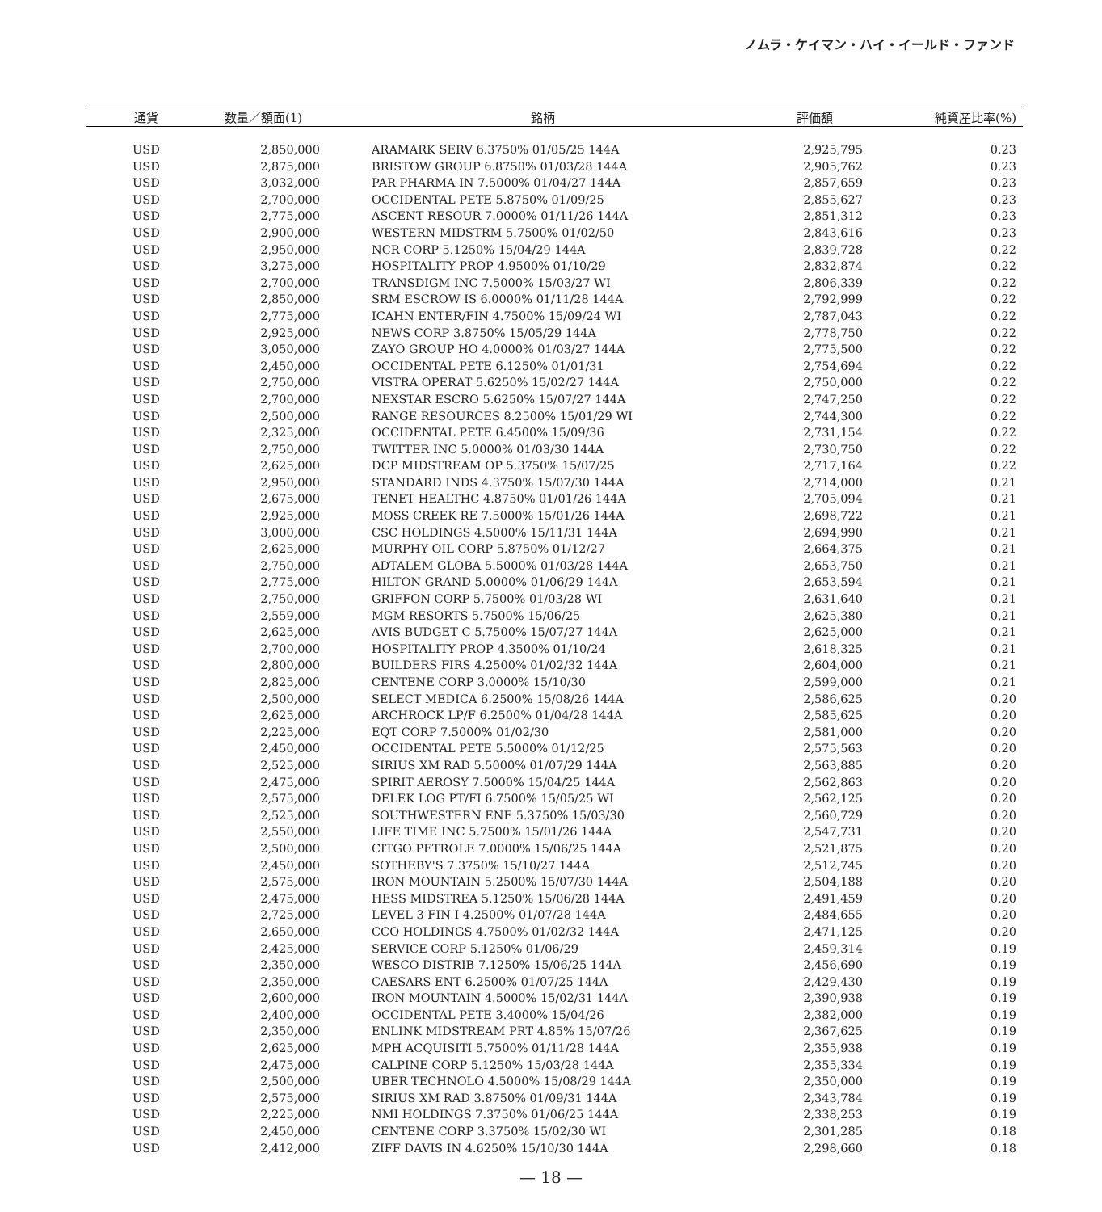ノムラ・ケイマン・ハイ・イールド・ファンド
| 通貨 | 数量／額面(1) | 銘柄 | 評価額 | 純資産比率(%) |
| --- | --- | --- | --- | --- |
| USD | 2,850,000 | ARAMARK SERV 6.3750% 01/05/25 144A | 2,925,795 | 0.23 |
| USD | 2,875,000 | BRISTOW GROUP 6.8750% 01/03/28 144A | 2,905,762 | 0.23 |
| USD | 3,032,000 | PAR PHARMA IN 7.5000% 01/04/27 144A | 2,857,659 | 0.23 |
| USD | 2,700,000 | OCCIDENTAL PETE 5.8750% 01/09/25 | 2,855,627 | 0.23 |
| USD | 2,775,000 | ASCENT RESOUR 7.0000% 01/11/26 144A | 2,851,312 | 0.23 |
| USD | 2,900,000 | WESTERN MIDSTRM 5.7500% 01/02/50 | 2,843,616 | 0.23 |
| USD | 2,950,000 | NCR CORP 5.1250% 15/04/29 144A | 2,839,728 | 0.22 |
| USD | 3,275,000 | HOSPITALITY PROP 4.9500% 01/10/29 | 2,832,874 | 0.22 |
| USD | 2,700,000 | TRANSDIGM INC 7.5000% 15/03/27 WI | 2,806,339 | 0.22 |
| USD | 2,850,000 | SRM ESCROW IS 6.0000% 01/11/28 144A | 2,792,999 | 0.22 |
| USD | 2,775,000 | ICAHN ENTER/FIN 4.7500% 15/09/24 WI | 2,787,043 | 0.22 |
| USD | 2,925,000 | NEWS CORP 3.8750% 15/05/29 144A | 2,778,750 | 0.22 |
| USD | 3,050,000 | ZAYO GROUP HO 4.0000% 01/03/27 144A | 2,775,500 | 0.22 |
| USD | 2,450,000 | OCCIDENTAL PETE 6.1250% 01/01/31 | 2,754,694 | 0.22 |
| USD | 2,750,000 | VISTRA OPERAT 5.6250% 15/02/27 144A | 2,750,000 | 0.22 |
| USD | 2,700,000 | NEXSTAR ESCRO 5.6250% 15/07/27 144A | 2,747,250 | 0.22 |
| USD | 2,500,000 | RANGE RESOURCES 8.2500% 15/01/29 WI | 2,744,300 | 0.22 |
| USD | 2,325,000 | OCCIDENTAL PETE 6.4500% 15/09/36 | 2,731,154 | 0.22 |
| USD | 2,750,000 | TWITTER INC 5.0000% 01/03/30 144A | 2,730,750 | 0.22 |
| USD | 2,625,000 | DCP MIDSTREAM OP 5.3750% 15/07/25 | 2,717,164 | 0.22 |
| USD | 2,950,000 | STANDARD INDS 4.3750% 15/07/30 144A | 2,714,000 | 0.21 |
| USD | 2,675,000 | TENET HEALTHC 4.8750% 01/01/26 144A | 2,705,094 | 0.21 |
| USD | 2,925,000 | MOSS CREEK RE 7.5000% 15/01/26 144A | 2,698,722 | 0.21 |
| USD | 3,000,000 | CSC HOLDINGS 4.5000% 15/11/31 144A | 2,694,990 | 0.21 |
| USD | 2,625,000 | MURPHY OIL CORP 5.8750% 01/12/27 | 2,664,375 | 0.21 |
| USD | 2,750,000 | ADTALEM GLOBA 5.5000% 01/03/28 144A | 2,653,750 | 0.21 |
| USD | 2,775,000 | HILTON GRAND 5.0000% 01/06/29 144A | 2,653,594 | 0.21 |
| USD | 2,750,000 | GRIFFON CORP 5.7500% 01/03/28 WI | 2,631,640 | 0.21 |
| USD | 2,559,000 | MGM RESORTS 5.7500% 15/06/25 | 2,625,380 | 0.21 |
| USD | 2,625,000 | AVIS BUDGET C 5.7500% 15/07/27 144A | 2,625,000 | 0.21 |
| USD | 2,700,000 | HOSPITALITY PROP 4.3500% 01/10/24 | 2,618,325 | 0.21 |
| USD | 2,800,000 | BUILDERS FIRS 4.2500% 01/02/32 144A | 2,604,000 | 0.21 |
| USD | 2,825,000 | CENTENE CORP 3.0000% 15/10/30 | 2,599,000 | 0.21 |
| USD | 2,500,000 | SELECT MEDICA 6.2500% 15/08/26 144A | 2,586,625 | 0.20 |
| USD | 2,625,000 | ARCHROCK LP/F 6.2500% 01/04/28 144A | 2,585,625 | 0.20 |
| USD | 2,225,000 | EQT CORP 7.5000% 01/02/30 | 2,581,000 | 0.20 |
| USD | 2,450,000 | OCCIDENTAL PETE 5.5000% 01/12/25 | 2,575,563 | 0.20 |
| USD | 2,525,000 | SIRIUS XM RAD 5.5000% 01/07/29 144A | 2,563,885 | 0.20 |
| USD | 2,475,000 | SPIRIT AEROSY 7.5000% 15/04/25 144A | 2,562,863 | 0.20 |
| USD | 2,575,000 | DELEK LOG PT/FI 6.7500% 15/05/25 WI | 2,562,125 | 0.20 |
| USD | 2,525,000 | SOUTHWESTERN ENE 5.3750% 15/03/30 | 2,560,729 | 0.20 |
| USD | 2,550,000 | LIFE TIME INC 5.7500% 15/01/26 144A | 2,547,731 | 0.20 |
| USD | 2,500,000 | CITGO PETROLE 7.0000% 15/06/25 144A | 2,521,875 | 0.20 |
| USD | 2,450,000 | SOTHEBY'S 7.3750% 15/10/27 144A | 2,512,745 | 0.20 |
| USD | 2,575,000 | IRON MOUNTAIN 5.2500% 15/07/30 144A | 2,504,188 | 0.20 |
| USD | 2,475,000 | HESS MIDSTREA 5.1250% 15/06/28 144A | 2,491,459 | 0.20 |
| USD | 2,725,000 | LEVEL 3 FIN I 4.2500% 01/07/28 144A | 2,484,655 | 0.20 |
| USD | 2,650,000 | CCO HOLDINGS 4.7500% 01/02/32 144A | 2,471,125 | 0.20 |
| USD | 2,425,000 | SERVICE CORP 5.1250% 01/06/29 | 2,459,314 | 0.19 |
| USD | 2,350,000 | WESCO DISTRIB 7.1250% 15/06/25 144A | 2,456,690 | 0.19 |
| USD | 2,350,000 | CAESARS ENT 6.2500% 01/07/25 144A | 2,429,430 | 0.19 |
| USD | 2,600,000 | IRON MOUNTAIN 4.5000% 15/02/31 144A | 2,390,938 | 0.19 |
| USD | 2,400,000 | OCCIDENTAL PETE 3.4000% 15/04/26 | 2,382,000 | 0.19 |
| USD | 2,350,000 | ENLINK MIDSTREAM PRT 4.85% 15/07/26 | 2,367,625 | 0.19 |
| USD | 2,625,000 | MPH ACQUISITI 5.7500% 01/11/28 144A | 2,355,938 | 0.19 |
| USD | 2,475,000 | CALPINE CORP 5.1250% 15/03/28 144A | 2,355,334 | 0.19 |
| USD | 2,500,000 | UBER TECHNOLO 4.5000% 15/08/29 144A | 2,350,000 | 0.19 |
| USD | 2,575,000 | SIRIUS XM RAD 3.8750% 01/09/31 144A | 2,343,784 | 0.19 |
| USD | 2,225,000 | NMI HOLDINGS 7.3750% 01/06/25 144A | 2,338,253 | 0.19 |
| USD | 2,450,000 | CENTENE CORP 3.3750% 15/02/30 WI | 2,301,285 | 0.18 |
| USD | 2,412,000 | ZIFF DAVIS IN 4.6250% 15/10/30 144A | 2,298,660 | 0.18 |
— 18 —